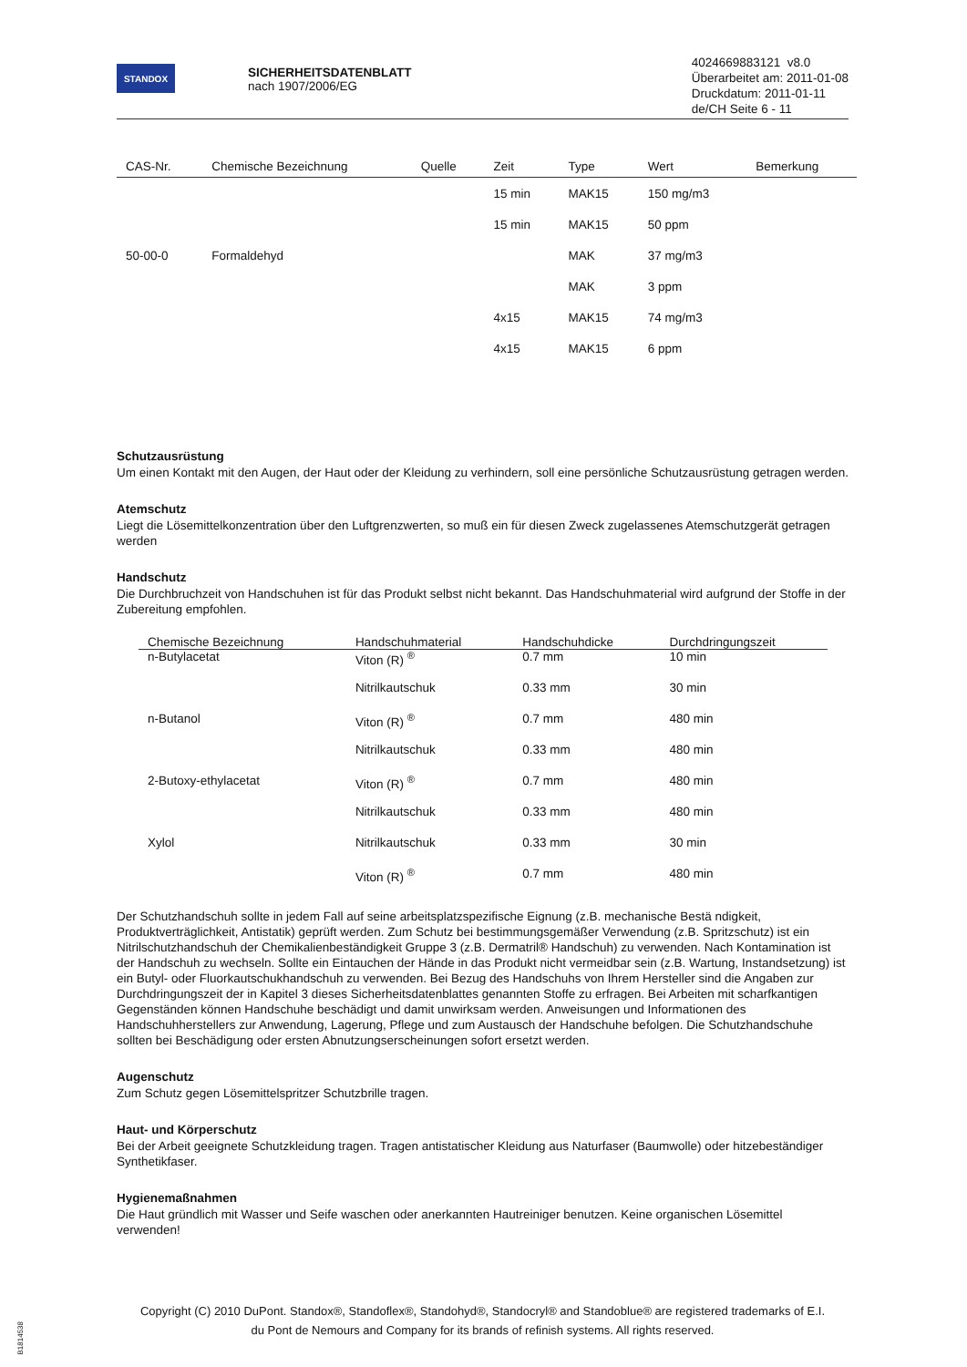STANDOX
SICHERHEITSDATENBLATT
nach 1907/2006/EG
4024669883121 v8.0
Überarbeitet am: 2011-01-08
Druckdatum: 2011-01-11
de/CH Seite 6 - 11
| CAS-Nr. | Chemische Bezeichnung | Quelle | Zeit | Type | Wert | Bemerkung |
| --- | --- | --- | --- | --- | --- | --- |
| | | | 15 min | MAK15 | 150 mg/m3 | |
| | | | 15 min | MAK15 | 50 ppm | |
| 50-00-0 | Formaldehyd | | | MAK | 37 mg/m3 | |
| | | | | MAK | 3 ppm | |
| | | | 4x15 | MAK15 | 74 mg/m3 | |
| | | | 4x15 | MAK15 | 6 ppm | |
Schutzausrüstung
Um einen Kontakt mit den Augen, der Haut oder der Kleidung zu verhindern, soll eine persönliche Schutzausrüstung getragen werden.
Atemschutz
Liegt die Lösemittelkonzentration über den Luftgrenzwerten, so muß ein für diesen Zweck zugelassenes Atemschutzgerät getragen werden
Handschutz
Die Durchbruchzeit von Handschuhen ist für das Produkt selbst nicht bekannt. Das Handschuhmaterial wird aufgrund der Stoffe in der Zubereitung empfohlen.
| Chemische Bezeichnung | Handschuhmaterial | Handschuhdicke | Durchdringungszeit |
| --- | --- | --- | --- |
| n-Butylacetat | Viton (R) <sup>®</sup> | 0.7 mm | 10 min |
| | Nitrilkautschuk | 0.33 mm | 30 min |
| n-Butanol | Viton (R) <sup>®</sup> | 0.7 mm | 480 min |
| | Nitrilkautschuk | 0.33 mm | 480 min |
| 2-Butoxy-ethylacetat | Viton (R) <sup>®</sup> | 0.7 mm | 480 min |
| | Nitrilkautschuk | 0.33 mm | 480 min |
| Xylol | Nitrilkautschuk | 0.33 mm | 30 min |
| | Viton (R) <sup>®</sup> | 0.7 mm | 480 min |
Der Schutzhandschuh sollte in jedem Fall auf seine arbeitsplatzspezifische Eignung (z.B. mechanische Bestä ndigkeit, Produktverträglichkeit, Antistatik) geprüft werden. Zum Schutz bei bestimmungsgemäßer Verwendung (z.B. Spritzschutz) ist ein Nitrilschutzhandschuh der Chemikalienbeständigkeit Gruppe 3 (z.B. Dermatril® Handschuh) zu verwenden. Nach Kontamination ist der Handschuh zu wechseln. Sollte ein Eintauchen der Hände in das Produkt nicht vermeidbar sein (z.B. Wartung, Instandsetzung) ist ein Butyl- oder Fluorkautschukhandschuh zu verwenden. Bei Bezug des Handschuhs von Ihrem Hersteller sind die Angaben zur Durchdringungszeit der in Kapitel 3 dieses Sicherheitsdatenblattes genannten Stoffe zu erfragen. Bei Arbeiten mit scharfkantigen Gegenständen können Handschuhe beschädigt und damit unwirksam werden. Anweisungen und Informationen des Handschuhherstellers zur Anwendung, Lagerung, Pflege und zum Austausch der Handschuhe befolgen. Die Schutzhandschuhe sollten bei Beschädigung oder ersten Abnutzungserscheinungen sofort ersetzt werden.
Augenschutz
Zum Schutz gegen Lösemittelspritzer Schutzbrille tragen.
Haut- und Körperschutz
Bei der Arbeit geeignete Schutzkleidung tragen. Tragen antistatischer Kleidung aus Naturfaser (Baumwolle) oder hitzebeständiger Synthetikfaser.
Hygienemaßnahmen
Die Haut gründlich mit Wasser und Seife waschen oder anerkannten Hautreiniger benutzen. Keine organischen Lösemittel verwenden!
Copyright (C) 2010 DuPont. Standox®, Standoflex®, Standohyd®, Standocryl® and Standoblue® are registered trademarks of E.I.
du Pont de Nemours and Company for its brands of refinish systems. All rights reserved.
B1814538